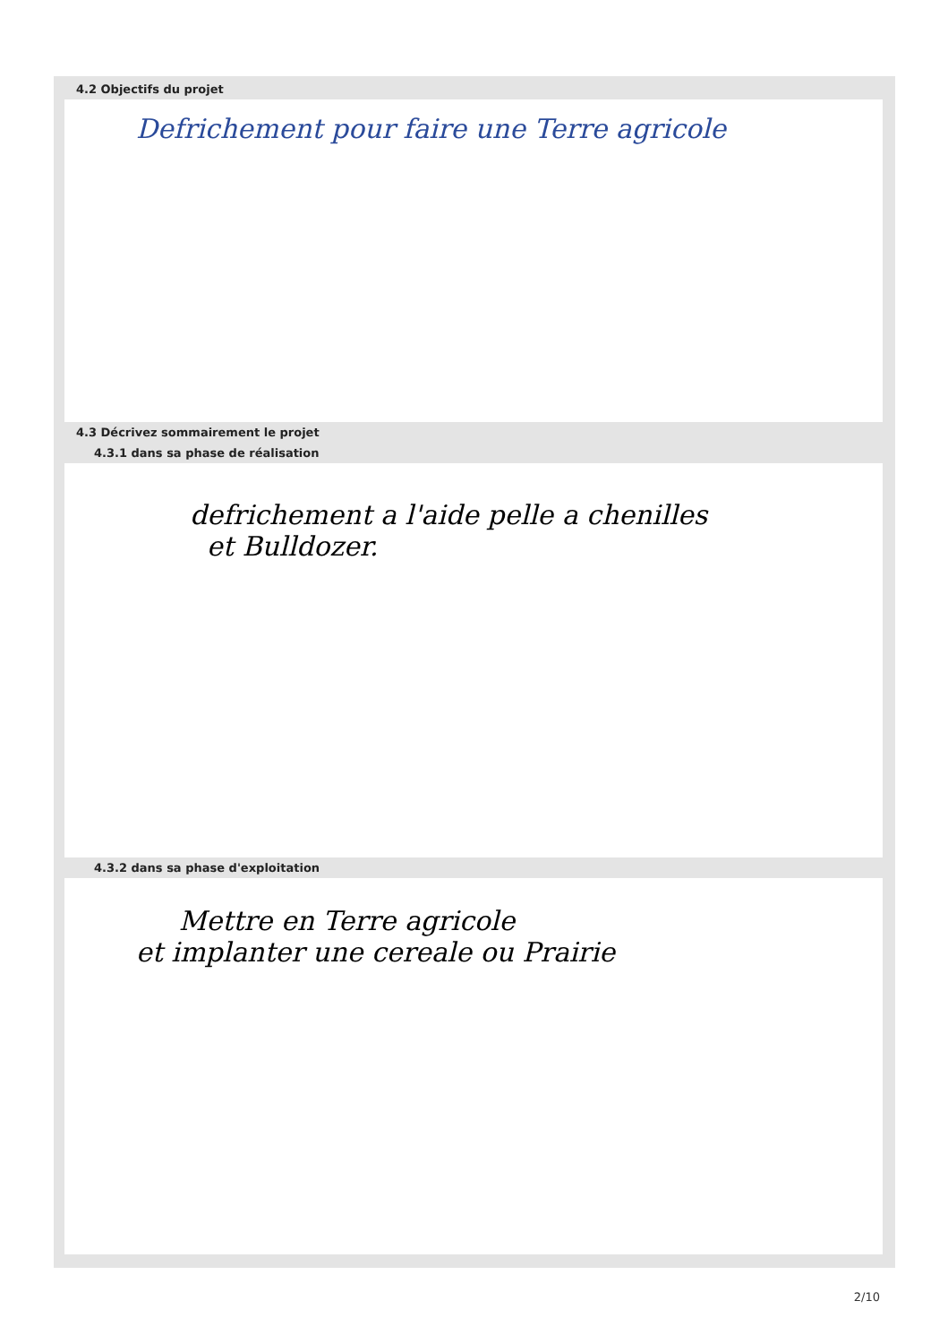4.2 Objectifs du projet
Defrichement pour faire une Terre agricole
4.3 Décrivez sommairement le projet
4.3.1 dans sa phase de réalisation
defrichement a l'aide pelle a chenilles
et Bulldozer.
4.3.2 dans sa phase d'exploitation
Mettre en Terre agricole
et implanter une cereale ou Prairie
2/10